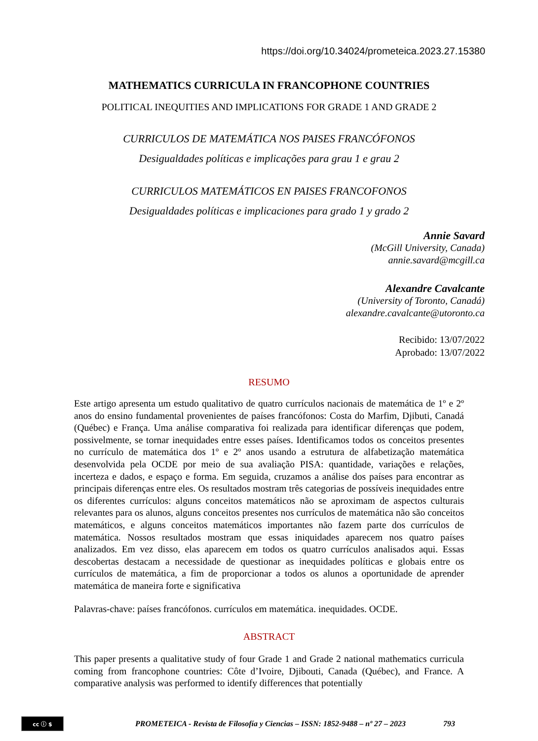https://doi.org/10.34024/prometeica.2023.27.15380
MATHEMATICS CURRICULA IN FRANCOPHONE COUNTRIES
POLITICAL INEQUITIES AND IMPLICATIONS FOR GRADE 1 AND GRADE 2
CURRICULOS DE MATEMÁTICA NOS PAISES FRANCÓFONOS
Desigualdades políticas e implicações para grau 1 e grau 2
CURRICULOS MATEMÁTICOS EN PAISES FRANCOFONOS
Desigualdades políticas e implicaciones para grado 1 y grado 2
Annie Savard
(McGill University, Canada)
annie.savard@mcgill.ca
Alexandre Cavalcante
(University of Toronto, Canadá)
alexandre.cavalcante@utoronto.ca
Recibido: 13/07/2022
Aprobado: 13/07/2022
RESUMO
Este artigo apresenta um estudo qualitativo de quatro currículos nacionais de matemática de 1º e 2º anos do ensino fundamental provenientes de países francófonos: Costa do Marfim, Djibuti, Canadá (Québec) e França. Uma análise comparativa foi realizada para identificar diferenças que podem, possivelmente, se tornar inequidades entre esses países. Identificamos todos os conceitos presentes no currículo de matemática dos 1º e 2º anos usando a estrutura de alfabetização matemática desenvolvida pela OCDE por meio de sua avaliação PISA: quantidade, variações e relações, incerteza e dados, e espaço e forma. Em seguida, cruzamos a análise dos países para encontrar as principais diferenças entre eles. Os resultados mostram três categorias de possíveis inequidades entre os diferentes currículos: alguns conceitos matemáticos não se aproximam de aspectos culturais relevantes para os alunos, alguns conceitos presentes nos currículos de matemática não são conceitos matemáticos, e alguns conceitos matemáticos importantes não fazem parte dos currículos de matemática. Nossos resultados mostram que essas iniquidades aparecem nos quatro países analizados. Em vez disso, elas aparecem em todos os quatro currículos analisados aqui. Essas descobertas destacam a necessidade de questionar as inequidades políticas e globais entre os currículos de matemática, a fim de proporcionar a todos os alunos a oportunidade de aprender matemática de maneira forte e significativa
Palavras-chave: países francófonos. currículos em matemática. inequidades. OCDE.
ABSTRACT
This paper presents a qualitative study of four Grade 1 and Grade 2 national mathematics curricula coming from francophone countries: Côte d’Ivoire, Djibouti, Canada (Québec), and France. A comparative analysis was performed to identify differences that potentially
cc ⓘ $
PROMETEICA - Revista de Filosofía y Ciencias – ISSN: 1852-9488 – nº 27 – 2023
793